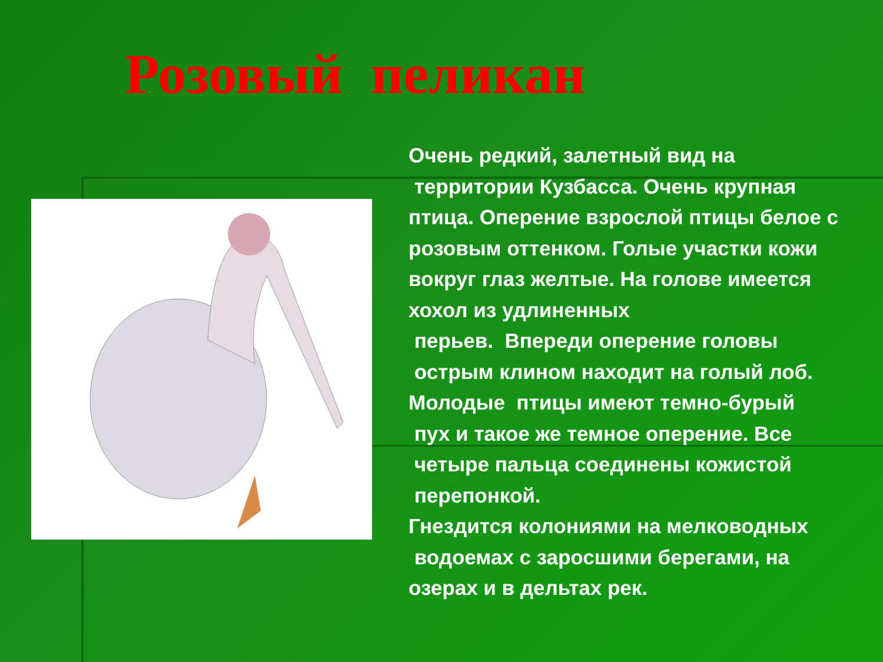Розовый пеликан
Очень редкий, залетный вид на
территории Кузбасса. Очень крупная птица. Оперение взрослой птицы белое с розовым оттенком. Голые участки кожи вокруг глаз желтые. На голове имеется хохол из удлиненных
перьев. Впереди оперение головы
острым клином находит на голый лоб.
Молодые птицы имеют темно-бурый
пух и такое же темное оперение. Все
четыре пальца соединены кожистой
перепонкой.
Гнездится колониями на мелководных
водоемах с заросшими берегами, на озерах и в дельтах рек.